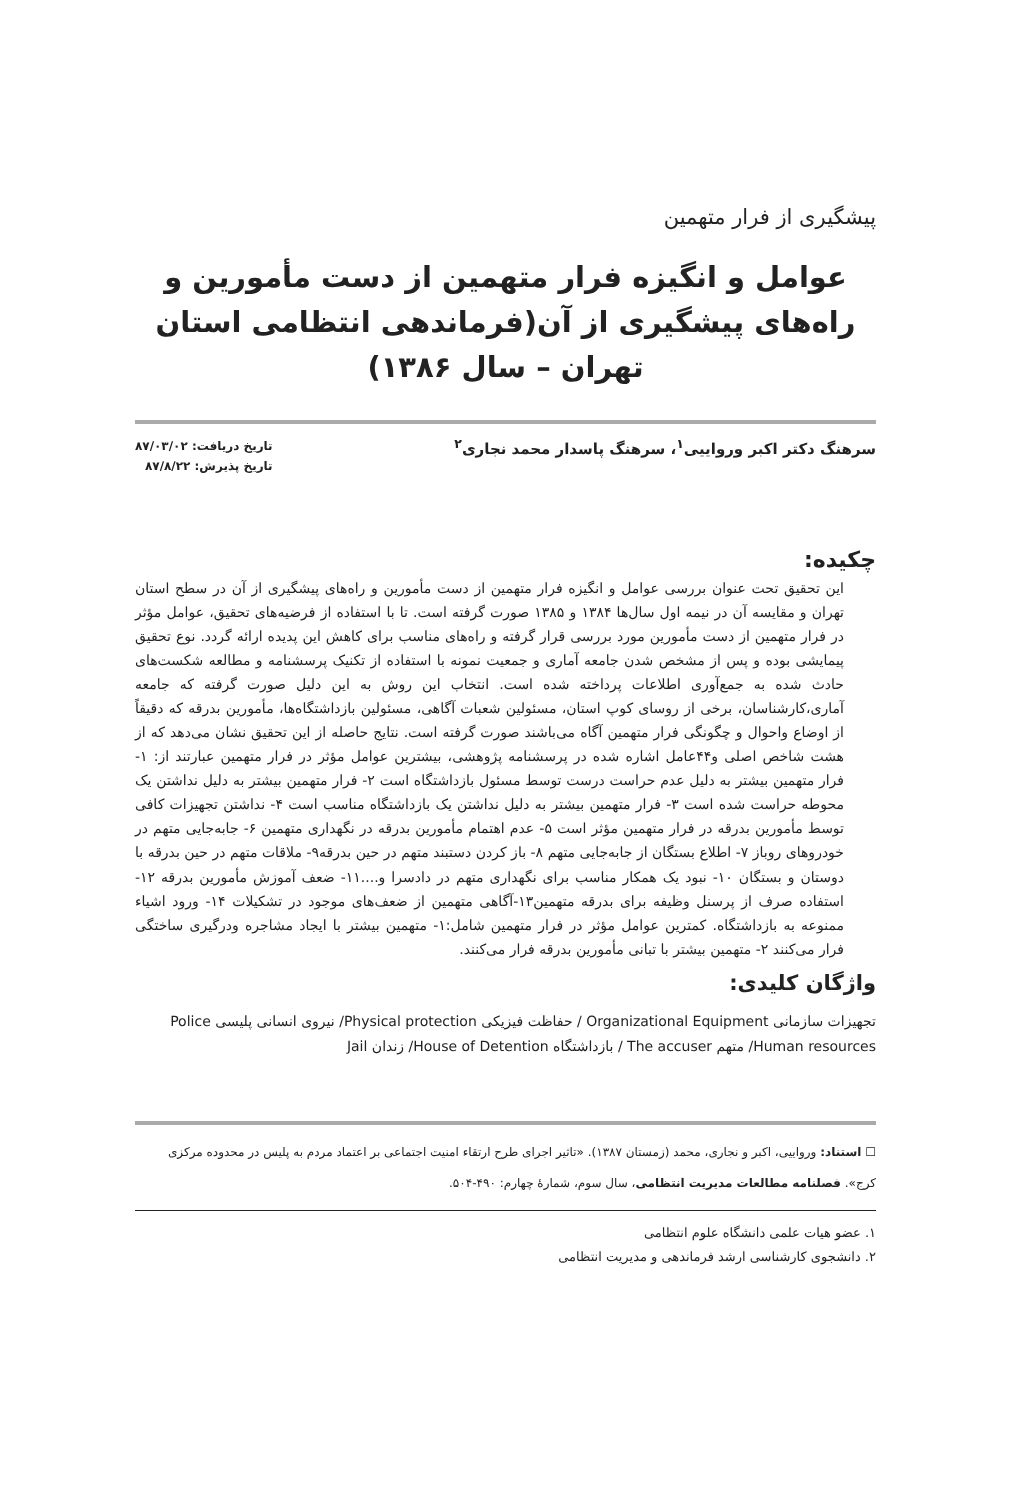پیشگیری از فرار متهمین
عوامل و انگیزه فرار متهمین از دست مأمورین و راه‌های پیشگیری از آن(فرماندهی انتظامی استان تهران – سال ۱۳۸۶)
سرهنگ دکتر اکبر ورواییی<sup>۱</sup>، سرهنگ پاسدار محمد نجاری<sup>۲</sup>
تاریخ دریافت: ۸۷/۰۳/۰۲
تاریخ پذیرش: ۸۷/۸/۲۲
چکیده:
این تحقیق تحت عنوان بررسی عوامل و انگیزه فرار متهمین از دست مأمورین و راه‌های پیشگیری از آن در سطح استان تهران و مقایسه آن در نیمه اول سال‌ها ۱۳۸۴ و ۱۳۸۵ صورت گرفته است. تا با استفاده از فرضیه‌های تحقیق، عوامل مؤثر در فرار متهمین از دست مأمورین مورد بررسی قرار گرفته و راه‌های مناسب برای کاهش این پدیده ارائه گردد. نوع تحقیق پیمایشی بوده و پس از مشخص شدن جامعه آماری و جمعیت نمونه با استفاده از تکنیک پرسشنامه و مطالعه شکست‌های حادث شده به جمع‌آوری اطلاعات پرداخته شده است. انتخاب این روش به این دلیل صورت گرفته که جامعه آماری،کارشناسان، برخی از روسای کوپ استان، مسئولین شعبات آگاهی، مسئولین بازداشتگاه‌ها، مأمورین بدرقه که دقیقاً از اوضاع واحوال و چگونگی فرار متهمین آگاه می‌باشند صورت گرفته است. نتایج حاصله از این تحقیق نشان می‌دهد که از هشت شاخص اصلی و۴۴عامل اشاره شده در پرسشنامه پژوهشی، بیشترین عوامل مؤثر در فرار متهمین عبارتند از: ۱- فرار متهمین بیشتر به دلیل عدم حراست درست توسط مسئول بازداشتگاه است ۲- فرار متهمین بیشتر به دلیل نداشتن یک محوطه حراست شده است ۳- فرار متهمین بیشتر به دلیل نداشتن یک بازداشتگاه مناسب است ۴- نداشتن تجهیزات کافی توسط مأمورین بدرقه در فرار متهمین مؤثر است ۵- عدم اهتمام مأمورین بدرقه در نگهداری متهمین ۶- جابه‌جایی متهم در خودروهای روباز ۷- اطلاع بستگان از جابه‌جایی متهم ۸- باز کردن دستبند متهم در حین بدرقه۹- ملاقات متهم در حین بدرقه با دوستان و بستگان ۱۰- نبود یک همکار مناسب برای نگهداری متهم در دادسرا و....۱۱- ضعف آموزش مأمورین بدرقه ۱۲- استفاده صرف از پرسنل وظیفه برای بدرقه متهمین۱۳-آگاهی متهمین از ضعف‌های موجود در تشکیلات ۱۴- ورود اشیاء ممنوعه به بازداشتگاه. کمترین عوامل مؤثر در فرار متهمین شامل:۱- متهمین بیشتر با ایجاد مشاجره ودرگیری ساختگی فرار می‌کنند ۲- متهمین بیشتر با تبانی مأمورین بدرقه فرار می‌کنند.
واژگان کلیدی:
تجهیزات سازمانی Organizational Equipment / حفاظت فیزیکی Physical protection/ نیروی انسانی پلیسی Police Human resources/ متهم The accuser / بازداشتگاه House of Detention/ زندان Jail
☐ استناد: ورواییی، اکبر و نجاری، محمد (زمستان ۱۳۸۷). «تاثیر اجرای طرح ارتقاء امنیت اجتماعی بر اعتماد مردم به پلیس در محدوده مرکزی کرج». فصلنامه مطالعات مدیریت انتظامی، سال سوم، شمارهٔ چهارم: ۴۹۰-۵۰۴.
۱. عضو هیات علمی دانشگاه علوم انتظامی
۲. دانشجوی کارشناسی ارشد فرماندهی و مدیریت انتظامی